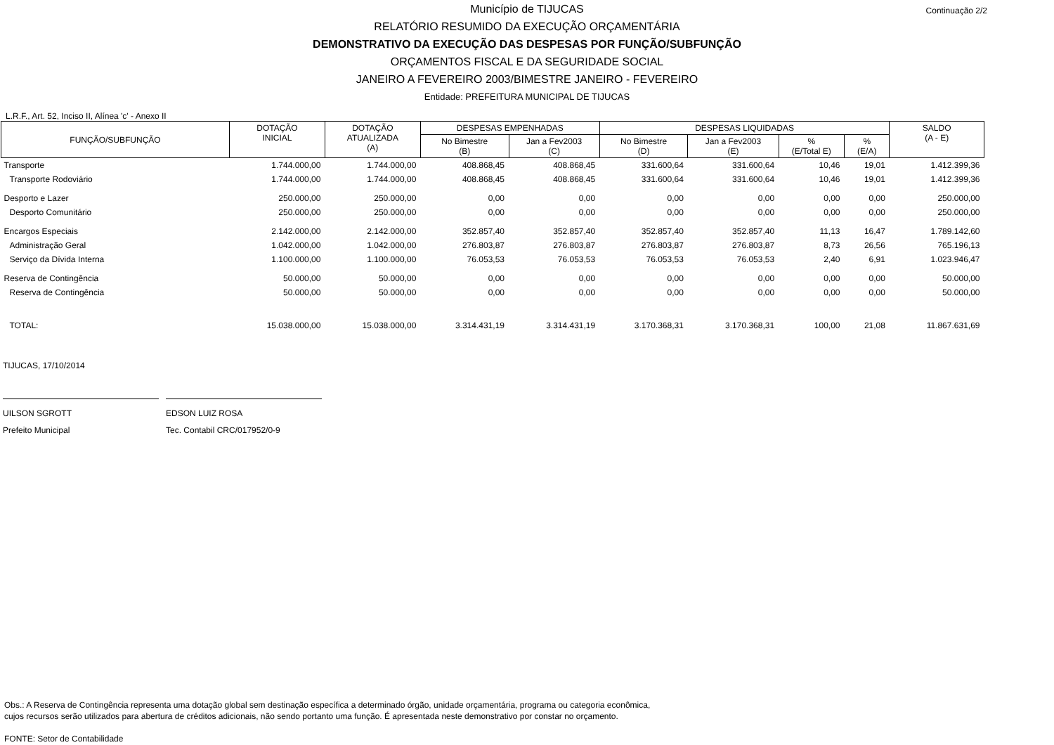Município de TIJUCAS
RELATÓRIO RESUMIDO DA EXECUÇÃO ORÇAMENTÁRIA
DEMONSTRATIVO DA EXECUÇÃO DAS DESPESAS POR FUNÇÃO/SUBFUNÇÃO
ORÇAMENTOS FISCAL E DA SEGURIDADE SOCIAL
JANEIRO A FEVEREIRO 2003/BIMESTRE JANEIRO - FEVEREIRO
Entidade: PREFEITURA MUNICIPAL DE TIJUCAS
Continuação 2/2
L.R.F., Art. 52, Inciso II, Alínea 'c' - Anexo II
| FUNÇÃO/SUBFUNÇÃO | DOTAÇÃO INICIAL | DOTAÇÃO ATUALIZADA (A) | DESPESAS EMPENHADAS | | DESPESAS LIQUIDADAS | | | | SALDO (A - E) |
| --- | --- | --- | --- | --- | --- | --- | --- | --- | --- |
| | | | No Bimestre (B) | Jan a Fev2003 (C) | No Bimestre (D) | Jan a Fev2003 (E) | % (E/Total E) | % (E/A) | |
| Transporte | 1.744.000,00 | 1.744.000,00 | 408.868,45 | 408.868,45 | 331.600,64 | 331.600,64 | 10,46 | 19,01 | 1.412.399,36 |
| Transporte Rodoviário | 1.744.000,00 | 1.744.000,00 | 408.868,45 | 408.868,45 | 331.600,64 | 331.600,64 | 10,46 | 19,01 | 1.412.399,36 |
| Desporto e Lazer | 250.000,00 | 250.000,00 | 0,00 | 0,00 | 0,00 | 0,00 | 0,00 | 0,00 | 250.000,00 |
| Desporto Comunitário | 250.000,00 | 250.000,00 | 0,00 | 0,00 | 0,00 | 0,00 | 0,00 | 0,00 | 250.000,00 |
| Encargos Especiais | 2.142.000,00 | 2.142.000,00 | 352.857,40 | 352.857,40 | 352.857,40 | 352.857,40 | 11,13 | 16,47 | 1.789.142,60 |
| Administração Geral | 1.042.000,00 | 1.042.000,00 | 276.803,87 | 276.803,87 | 276.803,87 | 276.803,87 | 8,73 | 26,56 | 765.196,13 |
| Serviço da Dívida Interna | 1.100.000,00 | 1.100.000,00 | 76.053,53 | 76.053,53 | 76.053,53 | 76.053,53 | 2,40 | 6,91 | 1.023.946,47 |
| Reserva de Contingência | 50.000,00 | 50.000,00 | 0,00 | 0,00 | 0,00 | 0,00 | 0,00 | 0,00 | 50.000,00 |
| Reserva de Contingência | 50.000,00 | 50.000,00 | 0,00 | 0,00 | 0,00 | 0,00 | 0,00 | 0,00 | 50.000,00 |
| TOTAL: | 15.038.000,00 | 15.038.000,00 | 3.314.431,19 | 3.314.431,19 | 3.170.368,31 | 3.170.368,31 | 100,00 | 21,08 | 11.867.631,69 |
TIJUCAS, 17/10/2014
UILSON SGROTT
Prefeito Municipal
EDSON LUIZ ROSA
Tec. Contabil CRC/017952/0-9
Obs.: A Reserva de Contingência representa uma dotação global sem destinação específica a determinado órgão, unidade orçamentária, programa ou categoria econômica,
cujos recursos serão utilizados para abertura de créditos adicionais, não sendo portanto uma função. É apresentada neste demonstrativo por constar no orçamento.
FONTE: Setor de Contabilidade